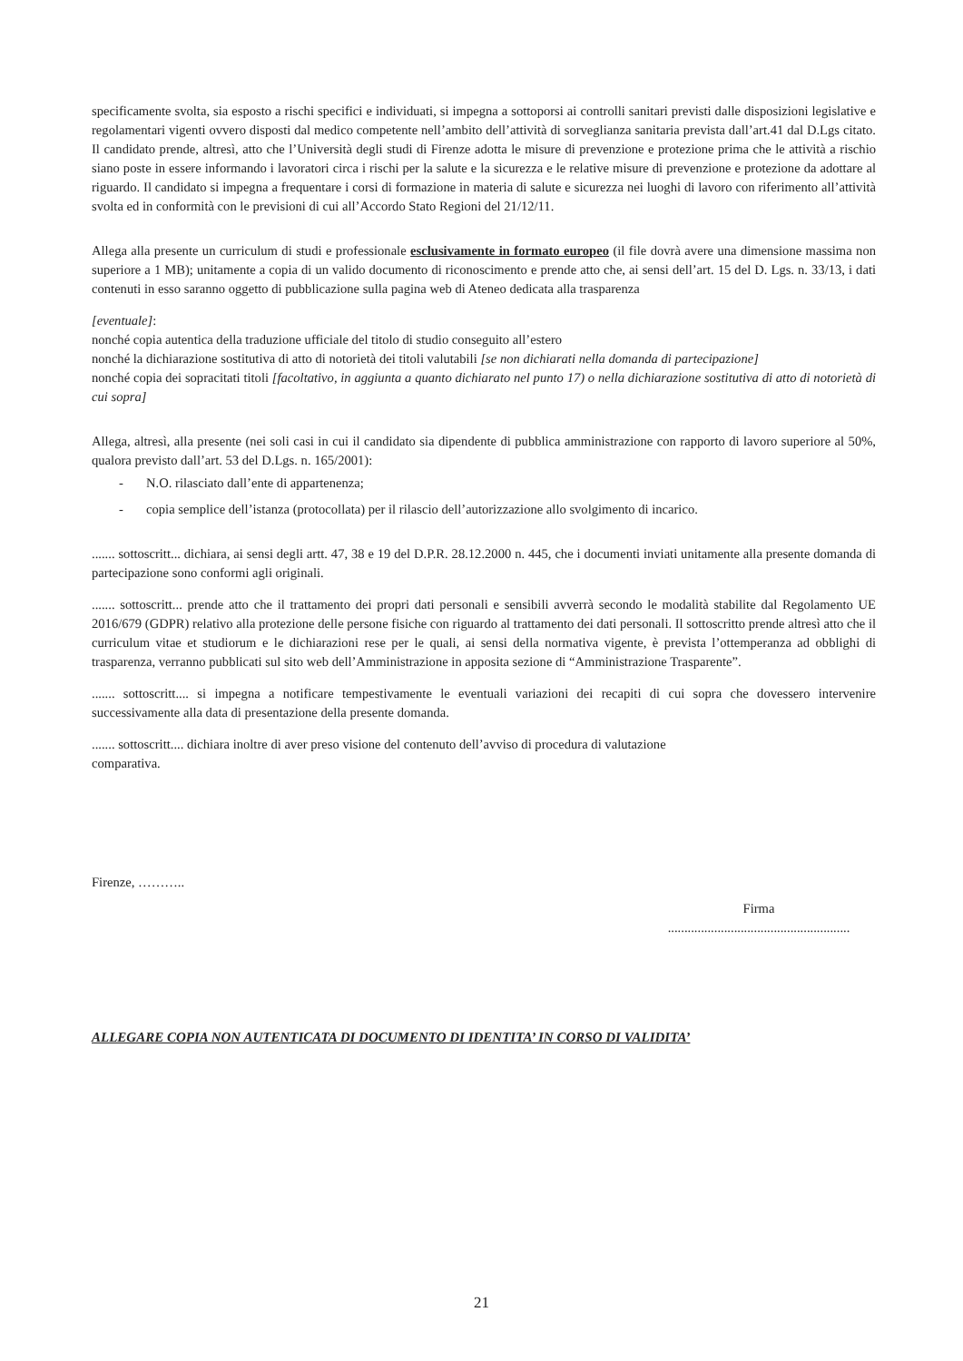specificamente svolta, sia esposto a rischi specifici e individuati, si impegna a sottoporsi ai controlli sanitari previsti dalle disposizioni legislative e regolamentari vigenti ovvero disposti dal medico competente nell’ambito dell’attività di sorveglianza sanitaria prevista dall’art.41 dal D.Lgs citato. Il candidato prende, altresì, atto che l’Università degli studi di Firenze adotta le misure di prevenzione e protezione prima che le attività a rischio siano poste in essere informando i lavoratori circa i rischi per la salute e la sicurezza e le relative misure di prevenzione e protezione da adottare al riguardo. Il candidato si impegna a frequentare i corsi di formazione in materia di salute e sicurezza nei luoghi di lavoro con riferimento all’attività svolta ed in conformità con le previsioni di cui all’Accordo Stato Regioni del 21/12/11.
Allega alla presente un curriculum di studi e professionale esclusivamente in formato europeo (il file dovrà avere una dimensione massima non superiore a 1 MB); unitamente a copia di un valido documento di riconoscimento e prende atto che, ai sensi dell’art. 15 del D. Lgs. n. 33/13, i dati contenuti in esso saranno oggetto di pubblicazione sulla pagina web di Ateneo dedicata alla trasparenza
[eventuale]:
nonché copia autentica della traduzione ufficiale del titolo di studio conseguito all’estero
nonché la dichiarazione sostitutiva di atto di notorietà dei titoli valutabili [se non dichiarati nella domanda di partecipazione]
nonché copia dei sopracitati titoli [facoltativo, in aggiunta a quanto dichiarato nel punto 17) o nella dichiarazione sostitutiva di atto di notorietà di cui sopra]
Allega, altresì, alla presente (nei soli casi in cui il candidato sia dipendente di pubblica amministrazione con rapporto di lavoro superiore al 50%, qualora previsto dall’art. 53 del D.Lgs. n. 165/2001):
- N.O. rilasciato dall’ente di appartenenza;
- copia semplice dell’istanza (protocollata) per il rilascio dell’autorizzazione allo svolgimento di incarico.
....... sottoscritt... dichiara, ai sensi degli artt. 47, 38 e 19 del D.P.R. 28.12.2000 n. 445, che i documenti inviati unitamente alla presente domanda di partecipazione sono conformi agli originali.
....... sottoscritt... prende atto che il trattamento dei propri dati personali e sensibili avverrà secondo le modalità stabilite dal Regolamento UE 2016/679 (GDPR) relativo alla protezione delle persone fisiche con riguardo al trattamento dei dati personali. Il sottoscritto prende altresì atto che il curriculum vitae et studiorum e le dichiarazioni rese per le quali, ai sensi della normativa vigente, è prevista l’ottemperanza ad obblighi di trasparenza, verranno pubblicati sul sito web dell’Amministrazione in apposita sezione di “Amministrazione Trasparente”.
....... sottoscritt.... si impegna a notificare tempestivamente le eventuali variazioni dei recapiti di cui sopra che dovessero intervenire successivamente alla data di presentazione della presente domanda.
....... sottoscritt.... dichiara inoltre di aver preso visione del contenuto dell’avviso di procedura di valutazione
comparativa.
Firenze, ………..
Firma
.......................................................
ALLEGARE COPIA NON AUTENTICATA DI DOCUMENTO DI IDENTITA’ IN CORSO DI VALIDITA’
21